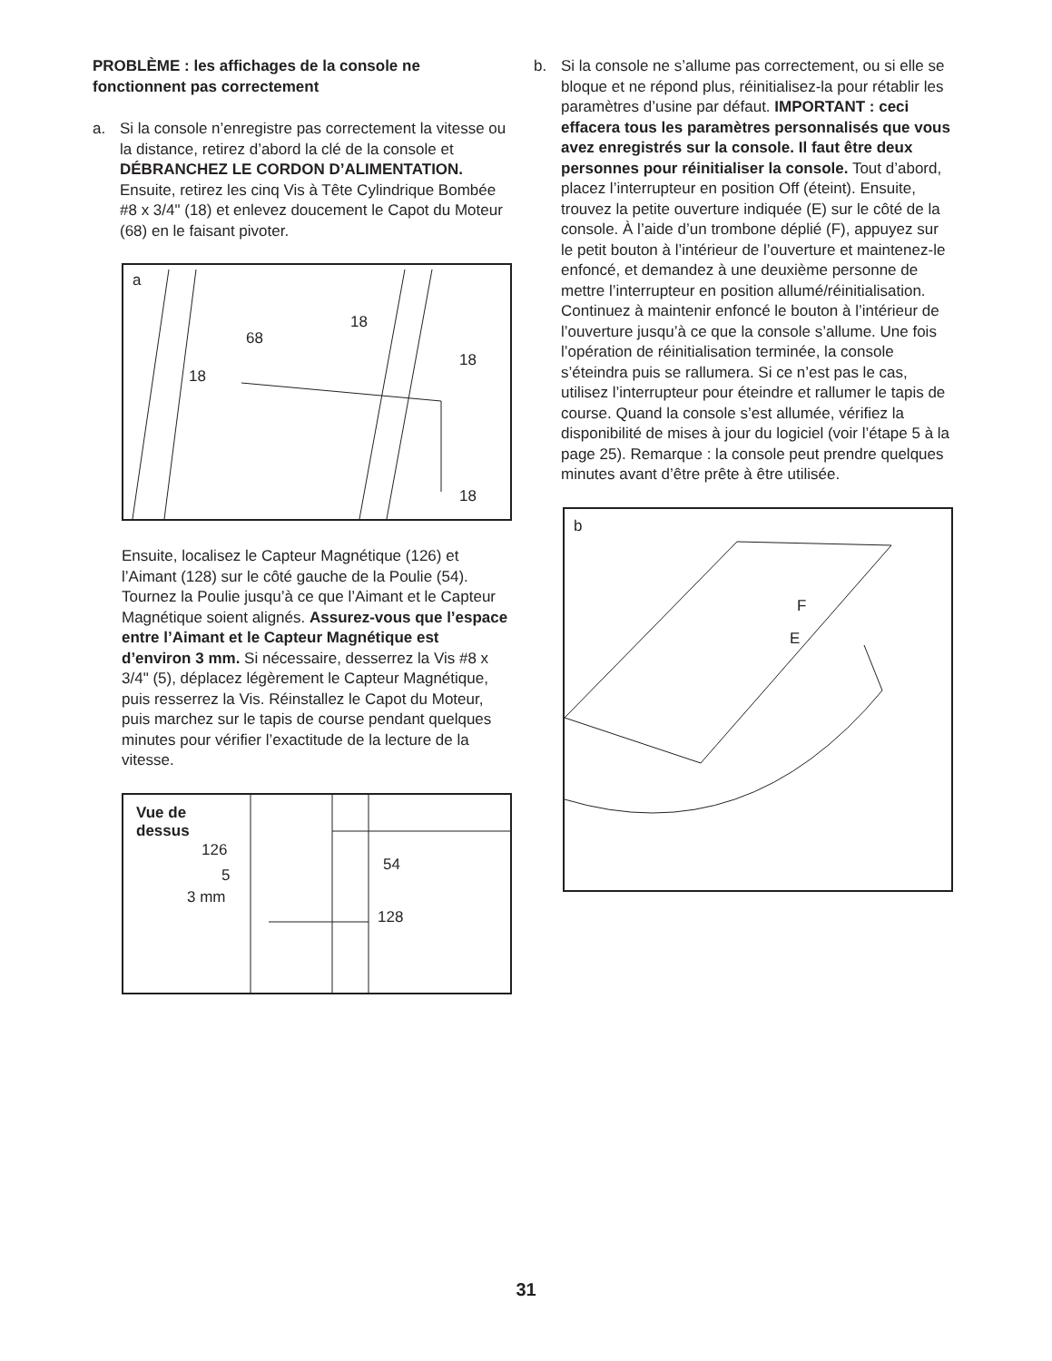PROBLÈME : les affichages de la console ne fonctionnent pas correctement
a. Si la console n’enregistre pas correctement la vitesse ou la distance, retirez d’abord la clé de la console et DÉBRANCHEZ LE CORDON D’ALIMENTATION. Ensuite, retirez les cinq Vis à Tête Cylindrique Bombée #8 x 3/4" (18) et enlevez doucement le Capot du Moteur (68) en le faisant pivoter.
a
68
18
18
18
18
Ensuite, localisez le Capteur Magnétique (126) et l’Aimant (128) sur le côté gauche de la Poulie (54). Tournez la Poulie jusqu’à ce que l’Aimant et le Capteur Magnétique soient alignés. Assurez-vous que l’espace entre l’Aimant et le Capteur Magnétique est d’environ 3 mm. Si nécessaire, desserrez la Vis #8 x 3/4" (5), déplacez légèrement le Capteur Magnétique, puis resserrez la Vis. Réinstallez le Capot du Moteur, puis marchez sur le tapis de course pendant quelques minutes pour vérifier l’exactitude de la lecture de la vitesse.
Vue de
dessus
126
5
3 mm
54
128
b. Si la console ne s’allume pas correctement, ou si elle se bloque et ne répond plus, réinitialisez-la pour rétablir les paramètres d’usine par défaut. IMPORTANT : ceci effacera tous les paramètres personnalisés que vous avez enregistrés sur la console. Il faut être deux personnes pour réinitialiser la console. Tout d’abord, placez l’interrupteur en position Off (éteint). Ensuite, trouvez la petite ouverture indiquée (E) sur le côté de la console. À l’aide d’un trombone déplié (F), appuyez sur le petit bouton à l’intérieur de l’ouverture et maintenez-le enfoncé, et demandez à une deuxième personne de mettre l’interrupteur en position allumé/réinitialisation. Continuez à maintenir enfoncé le bouton à l’intérieur de l’ouverture jusqu’à ce que la console s’allume. Une fois l’opération de réinitialisation terminée, la console s’éteindra puis se rallumera. Si ce n’est pas le cas, utilisez l’interrupteur pour éteindre et rallumer le tapis de course. Quand la console s’est allumée, vérifiez la disponibilité de mises à jour du logiciel (voir l’étape 5 à la page 25). Remarque : la console peut prendre quelques minutes avant d’être prête à être utilisée.
b
E
F
31